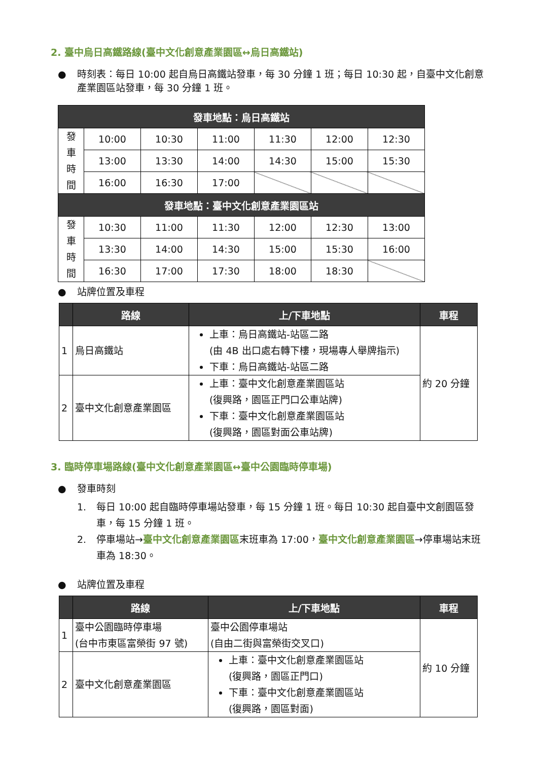2. 臺中烏日高鐵路線(臺中文化創意產業園區↔烏日高鐵站)
● 時刻表：每日 10:00 起自烏日高鐵站發車，每 30 分鐘 1 班；每日 10:30 起，自臺中文化創意產業園區站發車，每 30 分鐘 1 班。
| 發車地點：烏日高鐵站 | | | | | | |
| --- | --- | --- | --- | --- | --- | --- |
| 發 車 時 間 | 10:00 | 10:30 | 11:00 | 11:30 | 12:00 | 12:30 |
| | 13:00 | 13:30 | 14:00 | 14:30 | 15:00 | 15:30 |
| | 16:00 | 16:30 | 17:00 | | | |
| 發車地點：臺中文化創意產業園區站 | | | | | | |
| 發 車 時 間 | 10:30 | 11:00 | 11:30 | 12:00 | 12:30 | 13:00 |
| | 13:30 | 14:00 | 14:30 | 15:00 | 15:30 | 16:00 |
| | 16:30 | 17:00 | 17:30 | 18:00 | 18:30 | |
● 站牌位置及車程
| | 路線 | 上/下車地點 | 車程 |
| --- | --- | --- | --- |
| 1 | 烏日高鐵站 | 上車：烏日高鐵站-站區二路 (由 4B 出口處右轉下樓，現場專人舉牌指示) 下車：烏日高鐵站-站區二路 | 約 20 分鐘 |
| 2 | 臺中文化創意產業園區 | 上車：臺中文化創意產業園區站 (復興路，園區正門口公車站牌) 下車：臺中文化創意產業園區站 (復興路，園區對面公車站牌) | |
3. 臨時停車場路線(臺中文化創意產業園區↔臺中公園臨時停車場)
● 發車時刻
1. 每日 10:00 起自臨時停車場站發車，每 15 分鐘 1 班。每日 10:30 起自臺中文創園區發車，每 15 分鐘 1 班。
2. 停車場站→臺中文化創意產業園區末班車為 17:00，臺中文化創意產業園區→停車場站末班車為 18:30。
● 站牌位置及車程
| | 路線 | 上/下車地點 | 車程 |
| --- | --- | --- | --- |
| 1 | 臺中公園臨時停車場 (台中市東區富榮街 97 號) | 臺中公園停車場站 (自由二街與富榮街交叉口) | 約 10 分鐘 |
| 2 | 臺中文化創意產業園區 | 上車：臺中文化創意產業園區站 (復興路，園區正門口) 下車：臺中文化創意產業園區站 (復興路，園區對面) | |